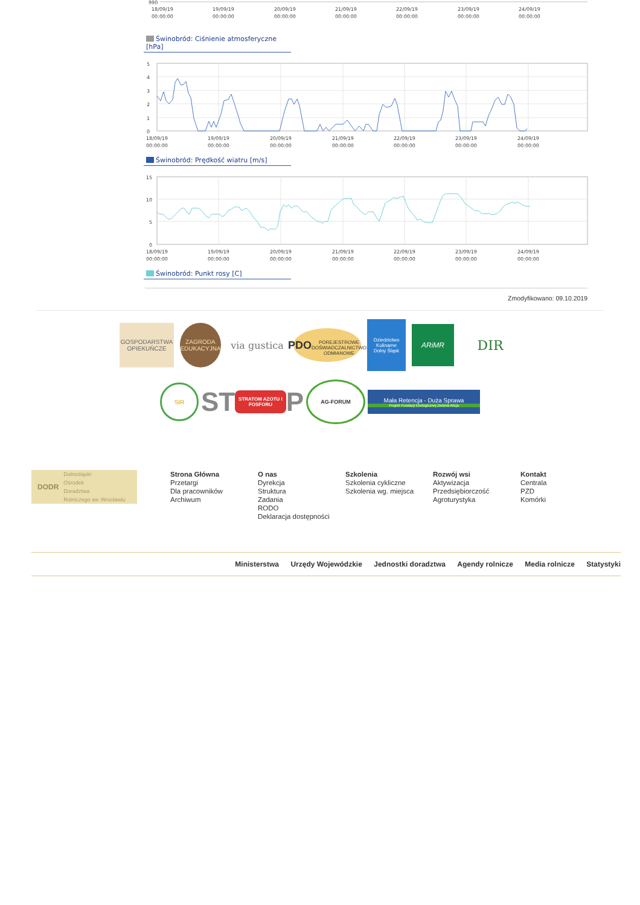990
18/09/19
00:00:00
19/09/19
00:00:00
20/09/19
00:00:00
21/09/19
00:00:00
22/09/19
00:00:00
23/09/19
00:00:00
24/09/19
00:00:00
Świnobród: Ciśnienie atmosferyczne [hPa]
5
4
3
2
1
0
18/09/19
00:00:00
19/09/19
00:00:00
20/09/19
00:00:00
21/09/19
00:00:00
22/09/19
00:00:00
23/09/19
00:00:00
24/09/19
00:00:00
Świnobród: Prędkość wiatru [m/s]
15
10
5
0
18/09/19
00:00:00
19/09/19
00:00:00
20/09/19
00:00:00
21/09/19
00:00:00
22/09/19
00:00:00
23/09/19
00:00:00
24/09/19
00:00:00
Świnobród: Punkt rosy [C]
Zmodyfikowano: 09.10.2019
GOSPODARSTWA OPIEKUŃCZE
ZAGRODA EDUKACYJNA
via gustica
PDO
POREJESTROWE DOŚWIADCZALNICTWO ODMIANOWE
Dziedzictwo Kulinarne
Dolny Śląsk
ARiMR
DIR
SIR
ST STRATOM AZOTU I FOSFORU P
AG-FORUM
Mała Retencja - Duża Sprawa
Projekt Fundacji Ekologicznej Zielona Akcja
DODR Dolnośląski
Ośrodek
Doradztwa
Rolniczego we Wrocławiu
Strona Główna
Przetargi
Dla pracowników
Archiwum
O nas
Dyrekcja
Struktura
Zadania
RODO
Deklaracja dostępności
Szkolenia
Szkolenia cykliczne
Szkolenia wg. miejsca
Rozwój wsi
Aktywizacja
Przedsiębiorczość
Agroturystyka
Kontakt
Centrala
PZD
Komórki
Ministerstwa Urzędy Wojewódzkie Jednostki doradztwa Agendy rolnicze Media rolnicze Statystyki